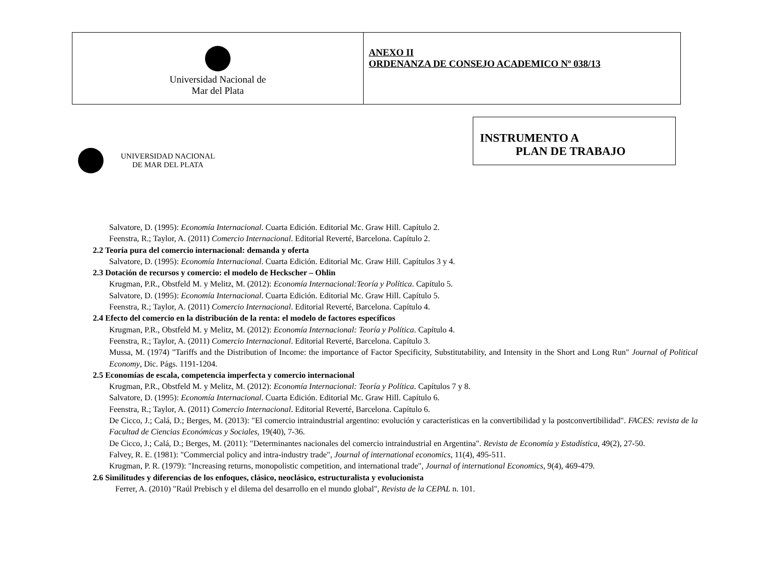| Universidad Nacional de Mar del Plata | ANEXO II ORDENANZA DE CONSEJO ACADEMICO Nº 038/13 |
INSTRUMENTO A
PLAN DE TRABAJO
UNIVERSIDAD NACIONAL
DE MAR DEL PLATA
Salvatore, D. (1995): Economía Internacional. Cuarta Edición. Editorial Mc. Graw Hill. Capítulo 2.
Feenstra, R.; Taylor, A. (2011) Comercio Internacional. Editorial Reverté, Barcelona. Capítulo 2.
2.2 Teoría pura del comercio internacional: demanda y oferta
Salvatore, D. (1995): Economía Internacional. Cuarta Edición. Editorial Mc. Graw Hill. Capítulos 3 y 4.
2.3 Dotación de recursos y comercio: el modelo de Heckscher – Ohlin
Krugman, P.R., Obstfeld M. y Melitz, M. (2012): Economía Internacional:Teoría y Política. Capítulo 5.
Salvatore, D. (1995): Economía Internacional. Cuarta Edición. Editorial Mc. Graw Hill. Capítulo 5.
Feenstra, R.; Taylor, A. (2011) Comercio Internacional. Editorial Reverté, Barcelona. Capítulo 4.
2.4 Efecto del comercio en la distribución de la renta: el modelo de factores específicos
Krugman, P.R., Obstfeld M. y Melitz, M. (2012): Economía Internacional: Teoría y Política. Capítulo 4.
Feenstra, R.; Taylor, A. (2011) Comercio Internacional. Editorial Reverté, Barcelona. Capítulo 3.
Mussa, M. (1974) "Tariffs and the Distribution of Income: the importance of Factor Specificity, Substitutability, and Intensity in the Short and Long Run" Journal of Political Economy, Dic. Págs. 1191-1204.
2.5 Economías de escala, competencia imperfecta y comercio internacional
Krugman, P.R., Obstfeld M. y Melitz, M. (2012): Economía Internacional: Teoría y Política. Capítulos 7 y 8.
Salvatore, D. (1995): Economía Internacional. Cuarta Edición. Editorial Mc. Graw Hill. Capítulo 6.
Feenstra, R.; Taylor, A. (2011) Comercio Internacional. Editorial Reverté, Barcelona. Capítulo 6.
De Cicco, J.; Calá, D.; Berges, M. (2013): "El comercio intraindustrial argentino: evolución y características en la convertibilidad y la postconvertibilidad". FACES: revista de la Facultad de Ciencias Económicas y Sociales, 19(40), 7-36.
De Cicco, J.; Calá, D.; Berges, M. (2011): "Determinantes nacionales del comercio intraindustrial en Argentina". Revista de Economía y Estadística, 49(2), 27-50.
Falvey, R. E. (1981): "Commercial policy and intra-industry trade", Journal of international economics, 11(4), 495-511.
Krugman, P. R. (1979): "Increasing returns, monopolistic competition, and international trade", Journal of international Economics, 9(4), 469-479.
2.6 Similitudes y diferencias de los enfoques, clásico, neoclásico, estructuralista y evolucionista
Ferrer, A. (2010) "Raúl Prebisch y el dilema del desarrollo en el mundo global", Revista de la CEPAL n. 101.